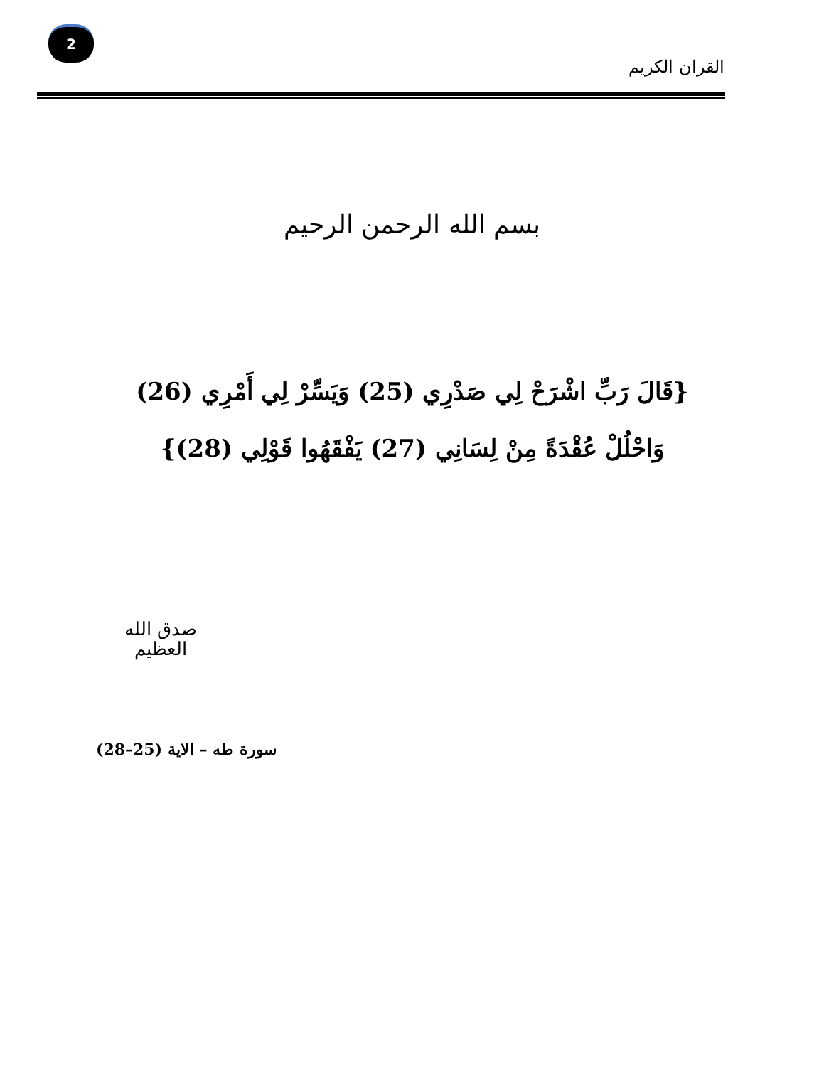2
القران الكريم
بسم الله الرحمن الرحيم
{قَالَ رَبِّ اشْرَحْ لِي صَدْرِي (25) وَيَسِّرْ لِي أَمْرِي (26) وَاحْلُلْ عُقْدَةً مِنْ لِسَانِي (27) يَفْقَهُوا قَوْلِي (28)}
صدق الله
العظيم
سورة طه – الاية (25–28)